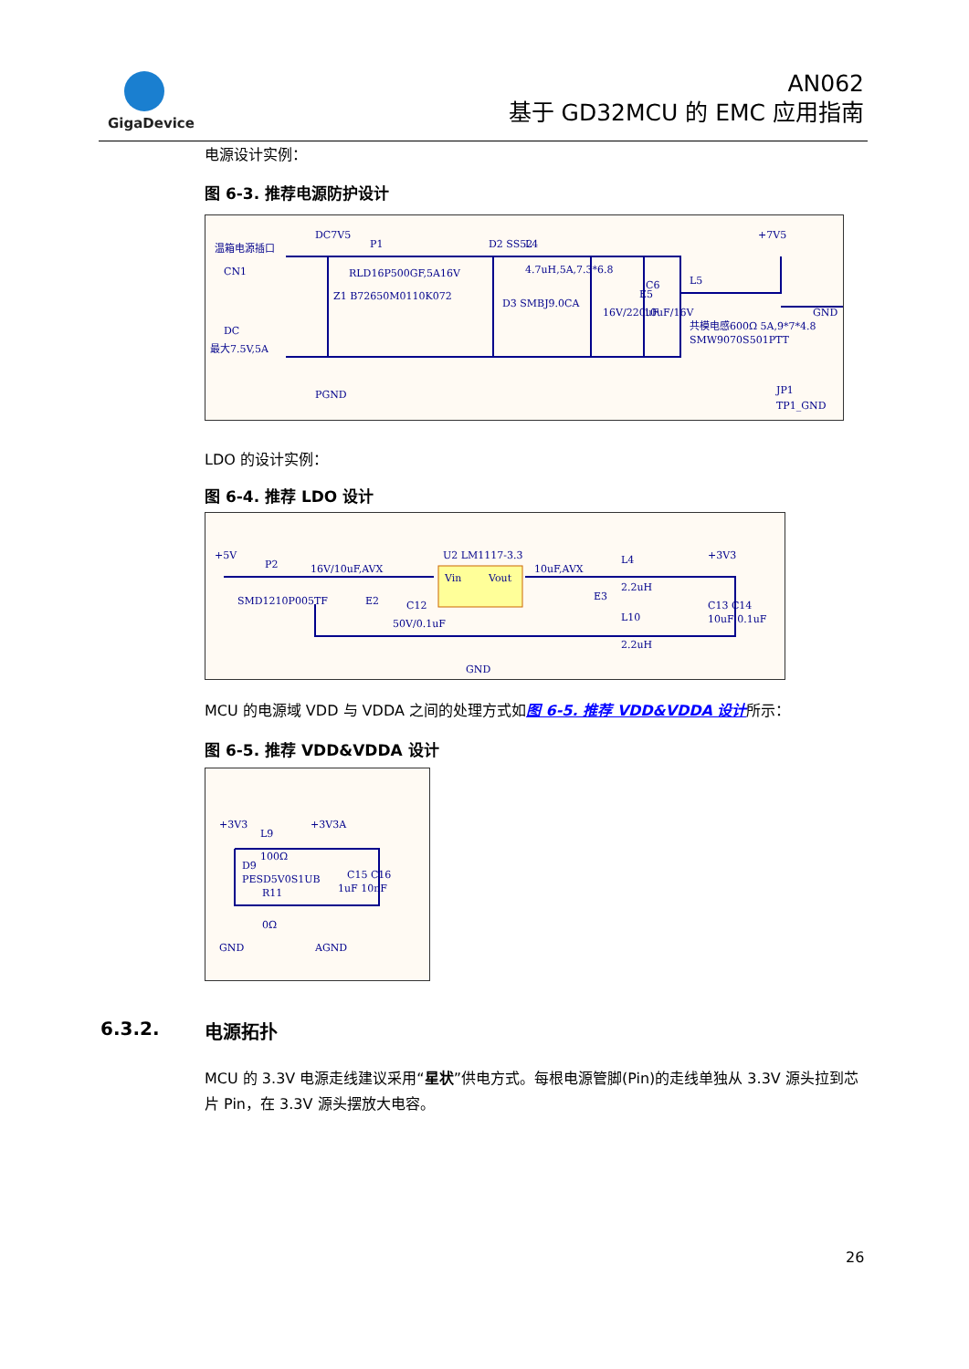GigaDevice
AN062
基于 GD32MCU 的 EMC 应用指南
电源设计实例：
图 6-3. 推荐电源防护设计
温箱电源插口
CN1
DC
最大7.5V,5A
DC7V5
P1
D2 SS52
RLD16P500GF,5A16V
Z1 B72650M0110K072
D3 SMBJ9.0CA
L4
4.7uH,5A,7.3*6.8
16V/220uF
E5
10uF/16V
C6
L5
共模电感600Ω 5A,9*7*4.8
SMW9070S501PTT
+7V5
GND
JP1
TP1_GND
PGND
LDO 的设计实例：
图 6-4. 推荐 LDO 设计
+5V
P2
SMD1210P005TF
16V/10uF,AVX
E2
C12
50V/0.1uF
U2 LM1117-3.3
Vin
Vout
10uF,AVX
E3
L4
2.2uH
L10
2.2uH
+3V3
C13 C14
10uF 0.1uF
GND
MCU 的电源域 VDD 与 VDDA 之间的处理方式如图 6-5. 推荐 VDD&VDDA 设计所示：
图 6-5. 推荐 VDD&VDDA 设计
+3V3
L9
+3V3A
100Ω
D9
PESD5V0S1UB
R11
0Ω
C15 C16
1uF 10nF
GND
AGND
6.3.2. 电源拓扑
MCU 的 3.3V 电源走线建议采用“星状”供电方式。每根电源管脚(Pin)的走线单独从 3.3V 源头拉到芯片 Pin，在 3.3V 源头摆放大电容。
26